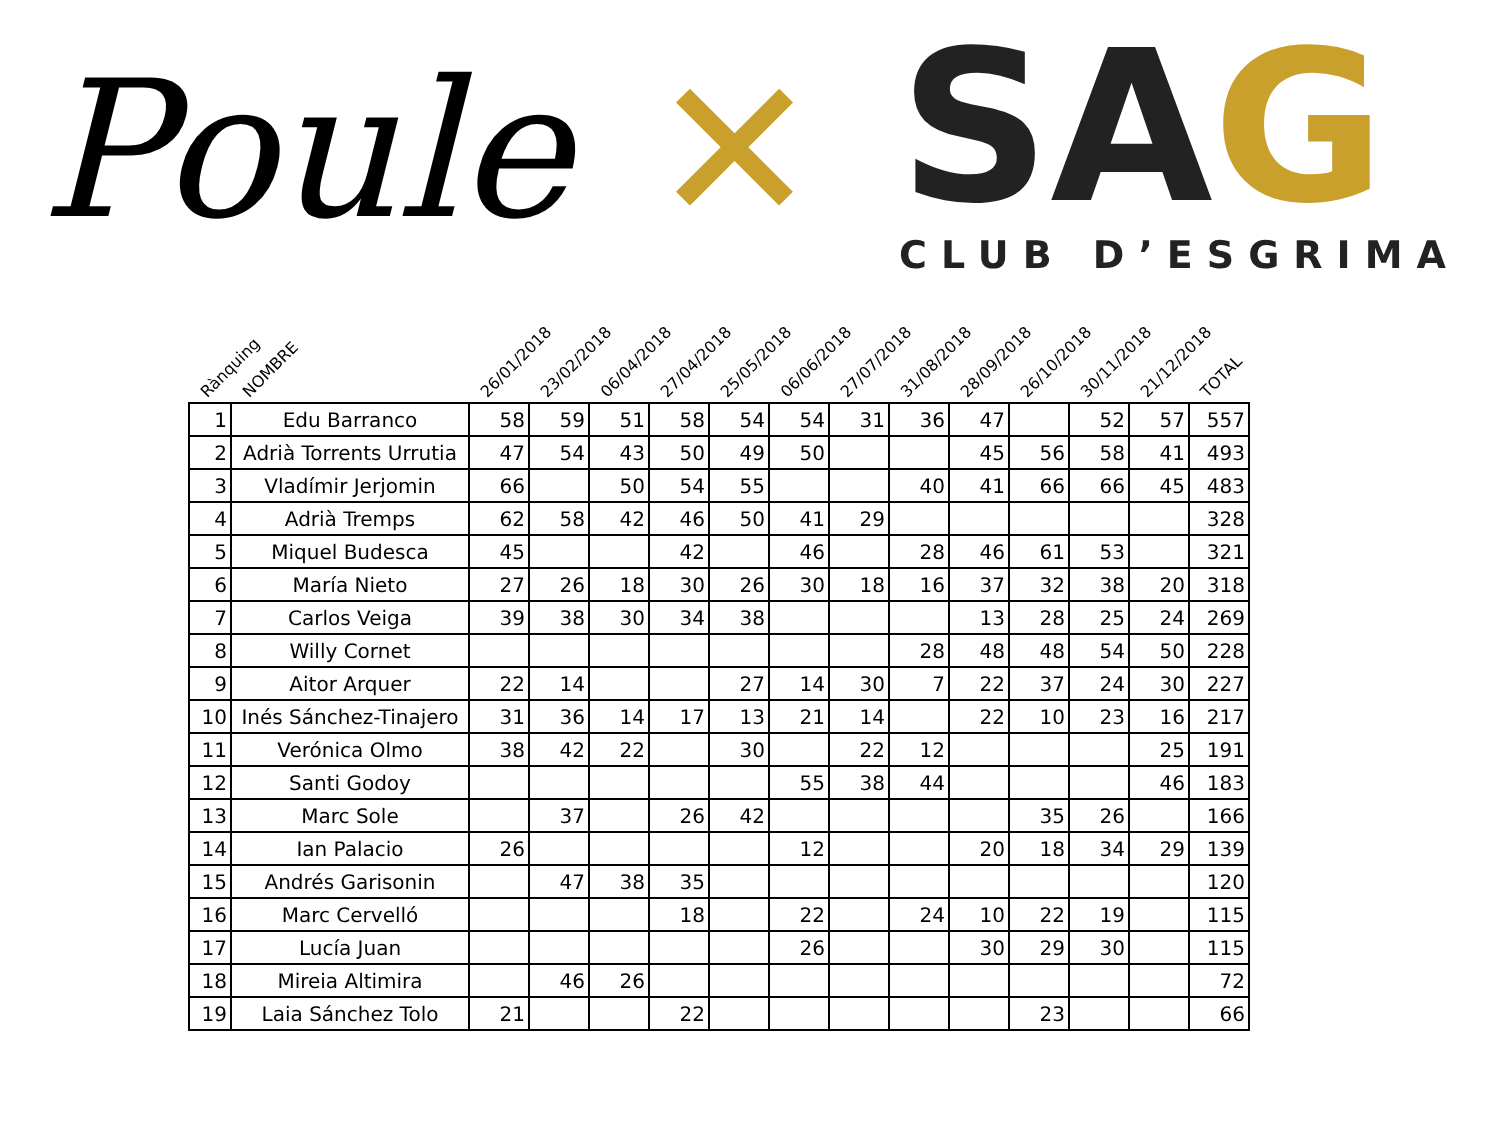Poule ✕
SAG
CLUB D’ESGRIMA
| Rànquing | NOMBRE | 26/01/2018 | 23/02/2018 | 06/04/2018 | 27/04/2018 | 25/05/2018 | 06/06/2018 | 27/07/2018 | 31/08/2018 | 28/09/2018 | 26/10/2018 | 30/11/2018 | 21/12/2018 | TOTAL |
| --- | --- | --- | --- | --- | --- | --- | --- | --- | --- | --- | --- | --- | --- | --- |
| 1 | Edu Barranco | 58 | 59 | 51 | 58 | 54 | 54 | 31 | 36 | 47 | | 52 | 57 | 557 |
| 2 | Adrià Torrents Urrutia | 47 | 54 | 43 | 50 | 49 | 50 | | | 45 | 56 | 58 | 41 | 493 |
| 3 | Vladímir Jerjomin | 66 | | 50 | 54 | 55 | | | 40 | 41 | 66 | 66 | 45 | 483 |
| 4 | Adrià Tremps | 62 | 58 | 42 | 46 | 50 | 41 | 29 | | | | | | 328 |
| 5 | Miquel Budesca | 45 | | | 42 | | 46 | | 28 | 46 | 61 | 53 | | 321 |
| 6 | María Nieto | 27 | 26 | 18 | 30 | 26 | 30 | 18 | 16 | 37 | 32 | 38 | 20 | 318 |
| 7 | Carlos Veiga | 39 | 38 | 30 | 34 | 38 | | | | 13 | 28 | 25 | 24 | 269 |
| 8 | Willy Cornet | | | | | | | | 28 | 48 | 48 | 54 | 50 | 228 |
| 9 | Aitor Arquer | 22 | 14 | | | 27 | 14 | 30 | 7 | 22 | 37 | 24 | 30 | 227 |
| 10 | Inés Sánchez-Tinajero | 31 | 36 | 14 | 17 | 13 | 21 | 14 | | 22 | 10 | 23 | 16 | 217 |
| 11 | Verónica Olmo | 38 | 42 | 22 | | 30 | | 22 | 12 | | | | 25 | 191 |
| 12 | Santi Godoy | | | | | | 55 | 38 | 44 | | | | 46 | 183 |
| 13 | Marc Sole | | 37 | | 26 | 42 | | | | | 35 | 26 | | 166 |
| 14 | Ian Palacio | 26 | | | | | 12 | | | 20 | 18 | 34 | 29 | 139 |
| 15 | Andrés Garisonin | | 47 | 38 | 35 | | | | | | | | | 120 |
| 16 | Marc Cervelló | | | | 18 | | 22 | | 24 | 10 | 22 | 19 | | 115 |
| 17 | Lucía Juan | | | | | | 26 | | | 30 | 29 | 30 | | 115 |
| 18 | Mireia Altimira | | 46 | 26 | | | | | | | | | | 72 |
| 19 | Laia Sánchez Tolo | 21 | | | 22 | | | | | | 23 | | | 66 |